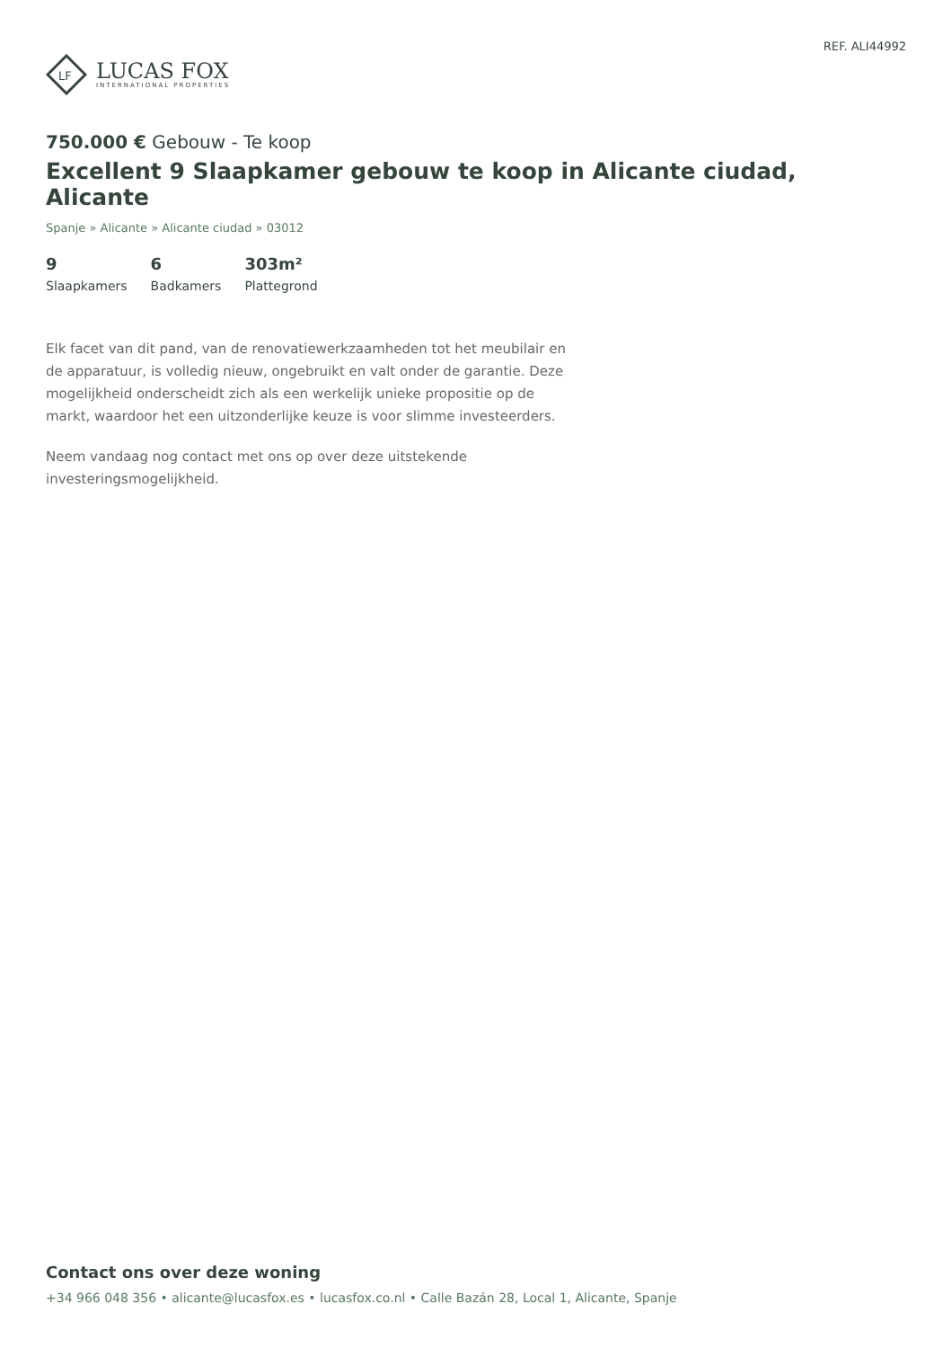LF
LUCAS FOX
INTERNATIONAL PROPERTIES
REF. ALI44992
750.000 € Gebouw - Te koop
Excellent 9 Slaapkamer gebouw te koop in Alicante ciudad, Alicante
Spanje » Alicante » Alicante ciudad » 03012
9
Slaapkamers
6
Badkamers
303m²
Plattegrond
Elk facet van dit pand, van de renovatiewerkzaamheden tot het meubilair en de apparatuur, is volledig nieuw, ongebruikt en valt onder de garantie. Deze mogelijkheid onderscheidt zich als een werkelijk unieke propositie op de markt, waardoor het een uitzonderlijke keuze is voor slimme investeerders.
Neem vandaag nog contact met ons op over deze uitstekende investeringsmogelijkheid.
Contact ons over deze woning
+34 966 048 356 • alicante@lucasfox.es • lucasfox.co.nl • Calle Bazán 28, Local 1, Alicante, Spanje